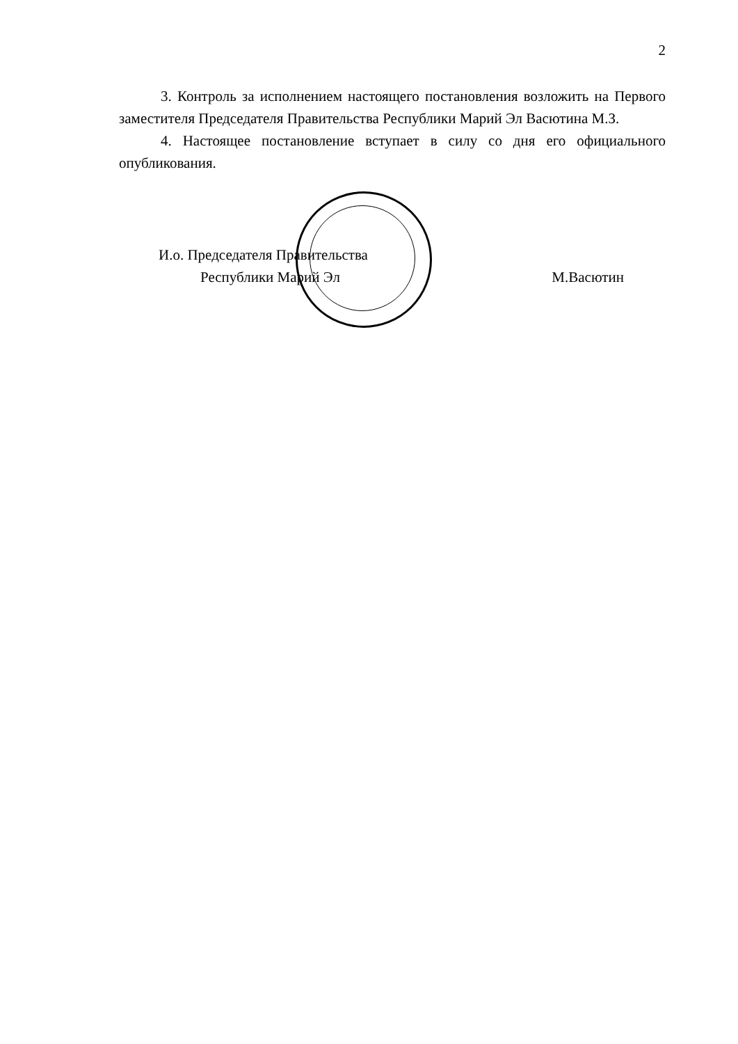2
3. Контроль за исполнением настоящего постановления возложить на Первого заместителя Председателя Правительства Республики Марий Эл Васютина М.З.
4. Настоящее постановление вступает в силу со дня его официального опубликования.
И.о. Председателя Правительства
Республики Марий Эл М.Васютин